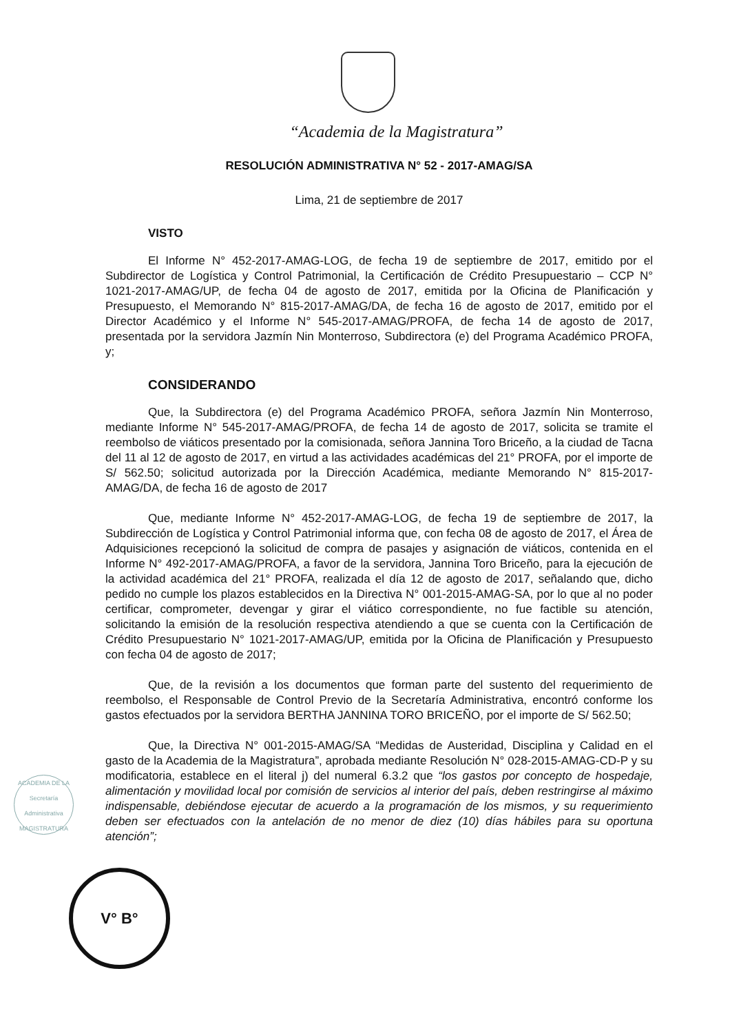“Academia de la Magistratura”
RESOLUCIÓN ADMINISTRATIVA N° 52 - 2017-AMAG/SA
Lima, 21 de septiembre de 2017
VISTO
El Informe N° 452-2017-AMAG-LOG, de fecha 19 de septiembre de 2017, emitido por el Subdirector de Logística y Control Patrimonial, la Certificación de Crédito Presupuestario – CCP N° 1021-2017-AMAG/UP, de fecha 04 de agosto de 2017, emitida por la Oficina de Planificación y Presupuesto, el Memorando N° 815-2017-AMAG/DA, de fecha 16 de agosto de 2017, emitido por el Director Académico y el Informe N° 545-2017-AMAG/PROFA, de fecha 14 de agosto de 2017, presentada por la servidora Jazmín Nin Monterroso, Subdirectora (e) del Programa Académico PROFA, y;
CONSIDERANDO
Que, la Subdirectora (e) del Programa Académico PROFA, señora Jazmín Nin Monterroso, mediante Informe N° 545-2017-AMAG/PROFA, de fecha 14 de agosto de 2017, solicita se tramite el reembolso de viáticos presentado por la comisionada, señora Jannina Toro Briceño, a la ciudad de Tacna del 11 al 12 de agosto de 2017, en virtud a las actividades académicas del 21° PROFA, por el importe de S/ 562.50; solicitud autorizada por la Dirección Académica, mediante Memorando N° 815-2017-AMAG/DA, de fecha 16 de agosto de 2017
Que, mediante Informe N° 452-2017-AMAG-LOG, de fecha 19 de septiembre de 2017, la Subdirección de Logística y Control Patrimonial informa que, con fecha 08 de agosto de 2017, el Área de Adquisiciones recepcionó la solicitud de compra de pasajes y asignación de viáticos, contenida en el Informe N° 492-2017-AMAG/PROFA, a favor de la servidora, Jannina Toro Briceño, para la ejecución de la actividad académica del 21° PROFA, realizada el día 12 de agosto de 2017, señalando que, dicho pedido no cumple los plazos establecidos en la Directiva N° 001-2015-AMAG-SA, por lo que al no poder certificar, comprometer, devengar y girar el viático correspondiente, no fue factible su atención, solicitando la emisión de la resolución respectiva atendiendo a que se cuenta con la Certificación de Crédito Presupuestario N° 1021-2017-AMAG/UP, emitida por la Oficina de Planificación y Presupuesto con fecha 04 de agosto de 2017;
Que, de la revisión a los documentos que forman parte del sustento del requerimiento de reembolso, el Responsable de Control Previo de la Secretaría Administrativa, encontró conforme los gastos efectuados por la servidora BERTHA JANNINA TORO BRICEÑO, por el importe de S/ 562.50;
Que, la Directiva N° 001-2015-AMAG/SA “Medidas de Austeridad, Disciplina y Calidad en el gasto de la Academia de la Magistratura”, aprobada mediante Resolución N° 028-2015-AMAG-CD-P y su modificatoria, establece en el literal j) del numeral 6.3.2 que “los gastos por concepto de hospedaje, alimentación y movilidad local por comisión de servicios al interior del país, deben restringirse al máximo indispensable, debiéndose ejecutar de acuerdo a la programación de los mismos, y su requerimiento deben ser efectuados con la antelación de no menor de diez (10) días hábiles para su oportuna atención”;
ACADEMIA DE LA
Secretaría Administrativa
MAGISTRATURA
V° B°